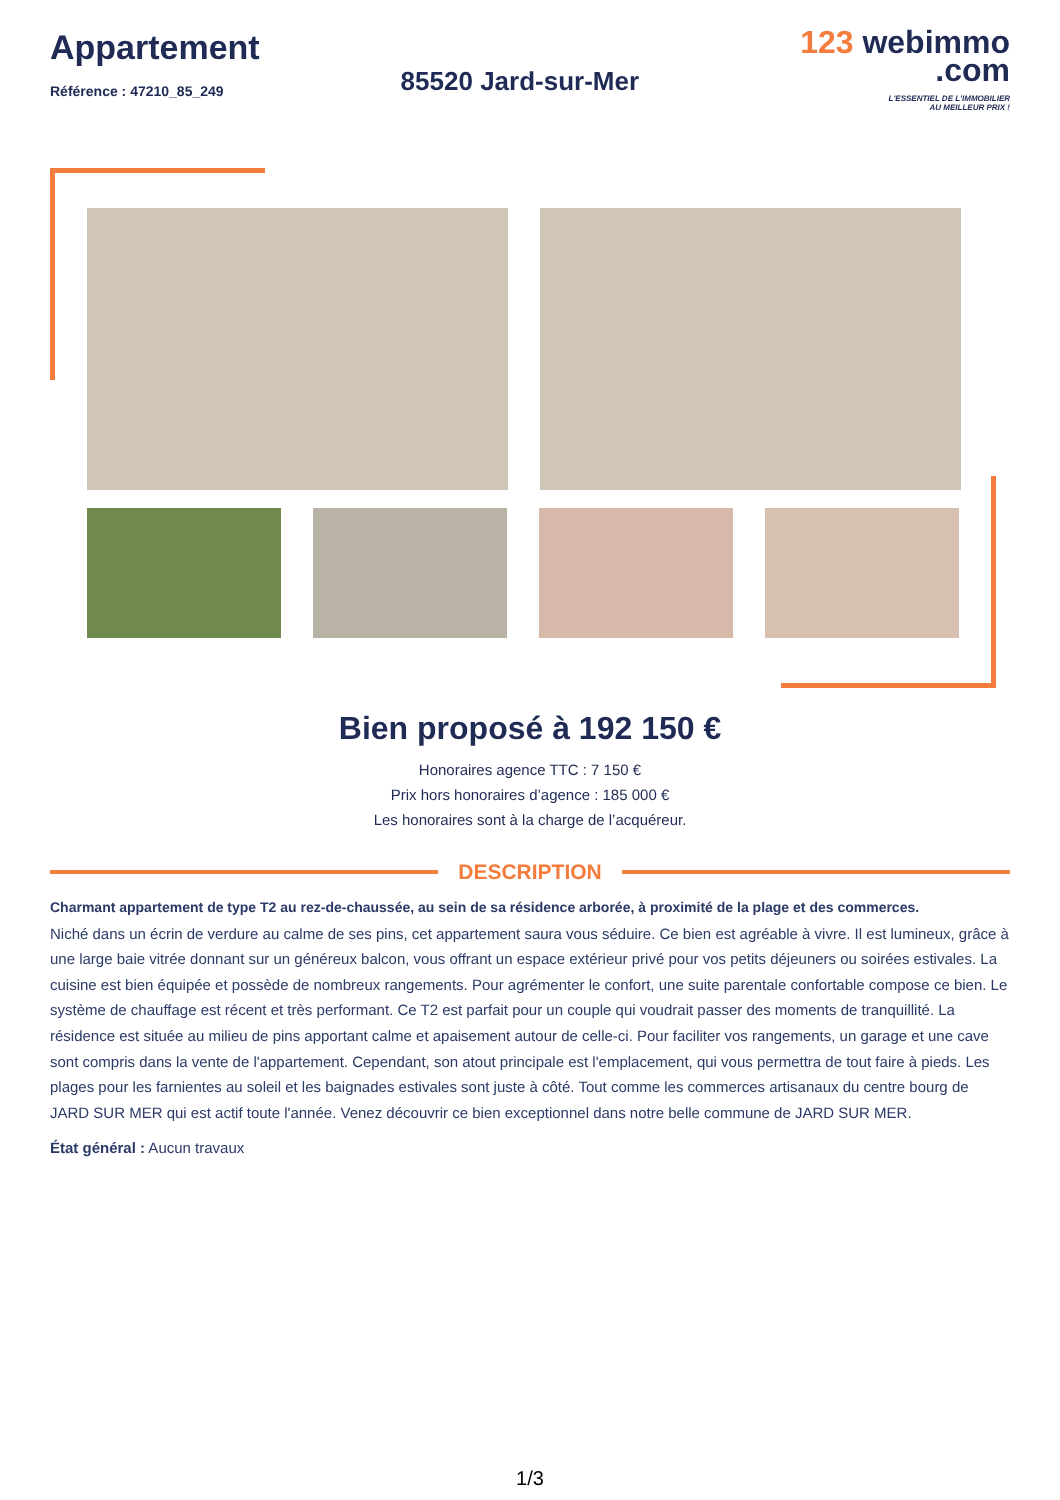Appartement
Référence : 47210_85_249
85520 Jard-sur-Mer
123 webimmo
.com
L'ESSENTIEL DE L'IMMOBILIER
AU MEILLEUR PRIX !
Bien proposé à 192 150 €
Honoraires agence TTC : 7 150 €
Prix hors honoraires d’agence : 185 000 €
Les honoraires sont à la charge de l’acquéreur.
DESCRIPTION
Charmant appartement de type T2 au rez-de-chaussée, au sein de sa résidence arborée, à proximité de la plage et des commerces.
Niché dans un écrin de verdure au calme de ses pins, cet appartement saura vous séduire. Ce bien est agréable à vivre. Il est lumineux, grâce à une large baie vitrée donnant sur un généreux balcon, vous offrant un espace extérieur privé pour vos petits déjeuners ou soirées estivales. La cuisine est bien équipée et possède de nombreux rangements. Pour agrémenter le confort, une suite parentale confortable compose ce bien. Le système de chauffage est récent et très performant. Ce T2 est parfait pour un couple qui voudrait passer des moments de tranquillité. La résidence est située au milieu de pins apportant calme et apaisement autour de celle-ci. Pour faciliter vos rangements, un garage et une cave sont compris dans la vente de l'appartement. Cependant, son atout principale est l'emplacement, qui vous permettra de tout faire à pieds. Les plages pour les farnientes au soleil et les baignades estivales sont juste à côté. Tout comme les commerces artisanaux du centre bourg de JARD SUR MER qui est actif toute l'année. Venez découvrir ce bien exceptionnel dans notre belle commune de JARD SUR MER.
État général : Aucun travaux
1/3